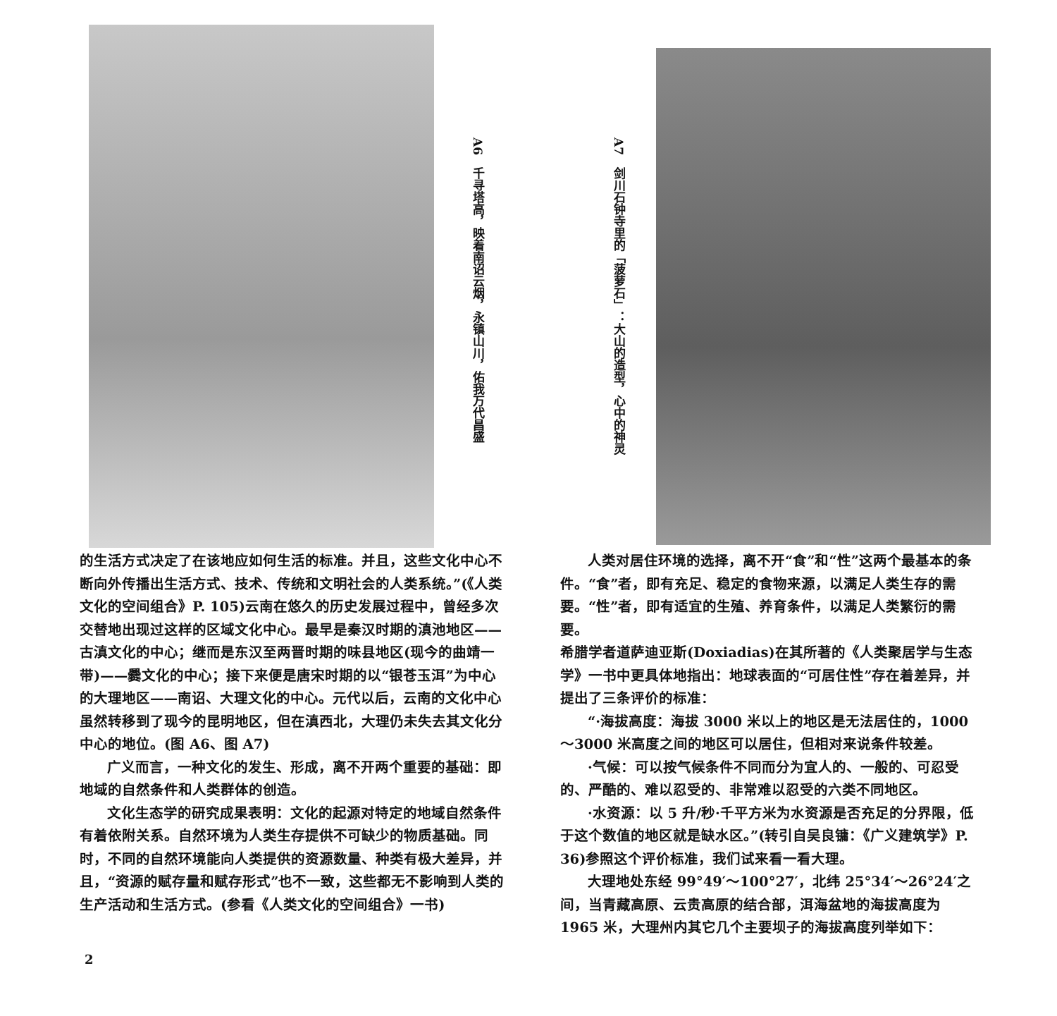A6　千寻塔高，映着南诏云烟，永镇山川，佑我万代昌盛
A7　剑川石钟寺里的「菠萝石」：大山的造型，心中的神灵
的生活方式决定了在该地应如何生活的标准。并且，这些文化中心不断向外传播出生活方式、技术、传统和文明社会的人类系统。”(《人类文化的空间组合》P. 105)云南在悠久的历史发展过程中，曾经多次交替地出现过这样的区域文化中心。最早是秦汉时期的滇池地区——古滇文化的中心；继而是东汉至两晋时期的味县地区(现今的曲靖一带)——爨文化的中心；接下来便是唐宋时期的以“银苍玉洱”为中心的大理地区——南诏、大理文化的中心。元代以后，云南的文化中心虽然转移到了现今的昆明地区，但在滇西北，大理仍未失去其文化分中心的地位。(图 A6、图 A7)
广义而言，一种文化的发生、形成，离不开两个重要的基础：即地域的自然条件和人类群体的创造。
文化生态学的研究成果表明：文化的起源对特定的地域自然条件有着依附关系。自然环境为人类生存提供不可缺少的物质基础。同时，不同的自然环境能向人类提供的资源数量、种类有极大差异，并且，“资源的赋存量和赋存形式”也不一致，这些都无不影响到人类的生产活动和生活方式。(参看《人类文化的空间组合》一书)
人类对居住环境的选择，离不开“食”和“性”这两个最基本的条件。“食”者，即有充足、稳定的食物来源，以满足人类生存的需要。“性”者，即有适宜的生殖、养育条件，以满足人类繁衍的需要。
希腊学者道萨迪亚斯(Doxiadias)在其所著的《人类聚居学与生态学》一书中更具体地指出：地球表面的“可居住性”存在着差异，并提出了三条评价的标准：
“·海拔高度：海拔 3000 米以上的地区是无法居住的，1000～3000 米高度之间的地区可以居住，但相对来说条件较差。
·气候：可以按气候条件不同而分为宜人的、一般的、可忍受的、严酷的、难以忍受的、非常难以忍受的六类不同地区。
·水资源：以 5 升/秒·千平方米为水资源是否充足的分界限，低于这个数值的地区就是缺水区。”(转引自吴良镛：《广义建筑学》P. 36)参照这个评价标准，我们试来看一看大理。
大理地处东经 99°49′～100°27′，北纬 25°34′～26°24′之间，当青藏高原、云贵高原的结合部，洱海盆地的海拔高度为 1965 米，大理州内其它几个主要坝子的海拔高度列举如下：
2